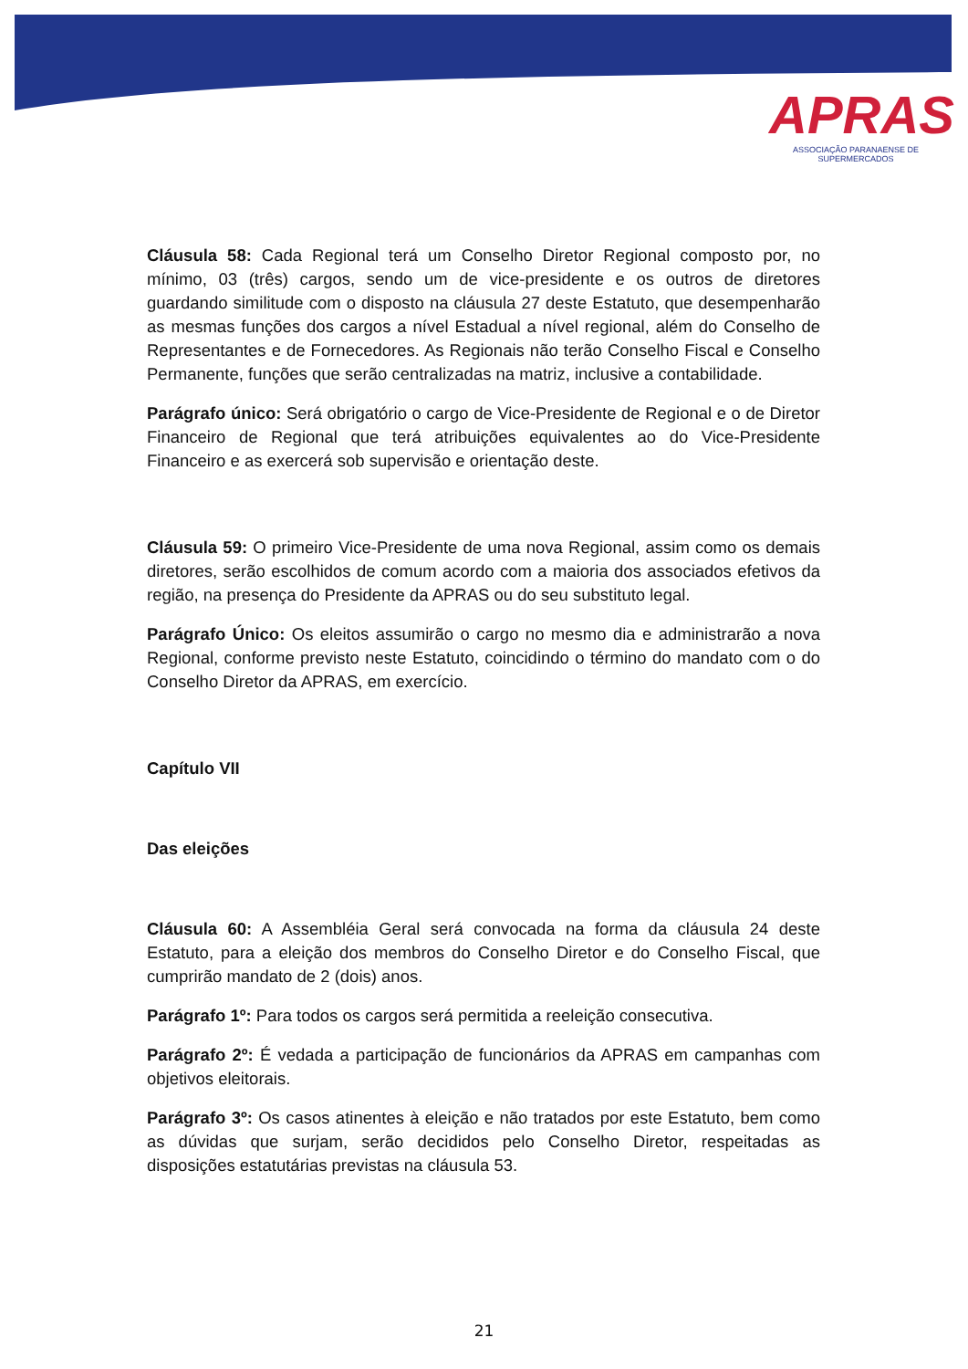APRAS
ASSOCIAÇÃO PARANAENSE DE SUPERMERCADOS
Cláusula 58: Cada Regional terá um Conselho Diretor Regional composto por, no mínimo, 03 (três) cargos, sendo um de vice-presidente e os outros de diretores guardando similitude com o disposto na cláusula 27 deste Estatuto, que desempenharão as mesmas funções dos cargos a nível Estadual a nível regional, além do Conselho de Representantes e de Fornecedores. As Regionais não terão Conselho Fiscal e Conselho Permanente, funções que serão centralizadas na matriz, inclusive a contabilidade.
Parágrafo único: Será obrigatório o cargo de Vice-Presidente de Regional e o de Diretor Financeiro de Regional que terá atribuições equivalentes ao do Vice-Presidente Financeiro e as exercerá sob supervisão e orientação deste.
Cláusula 59: O primeiro Vice-Presidente de uma nova Regional, assim como os demais diretores, serão escolhidos de comum acordo com a maioria dos associados efetivos da região, na presença do Presidente da APRAS ou do seu substituto legal.
Parágrafo Único: Os eleitos assumirão o cargo no mesmo dia e administrarão a nova Regional, conforme previsto neste Estatuto, coincidindo o término do mandato com o do Conselho Diretor da APRAS, em exercício.
Capítulo VII
Das eleições
Cláusula 60: A Assembléia Geral será convocada na forma da cláusula 24 deste Estatuto, para a eleição dos membros do Conselho Diretor e do Conselho Fiscal, que cumprirão mandato de 2 (dois) anos.
Parágrafo 1º: Para todos os cargos será permitida a reeleição consecutiva.
Parágrafo 2º: É vedada a participação de funcionários da APRAS em campanhas com objetivos eleitorais.
Parágrafo 3º: Os casos atinentes à eleição e não tratados por este Estatuto, bem como as dúvidas que surjam, serão decididos pelo Conselho Diretor, respeitadas as disposições estatutárias previstas na cláusula 53.
21